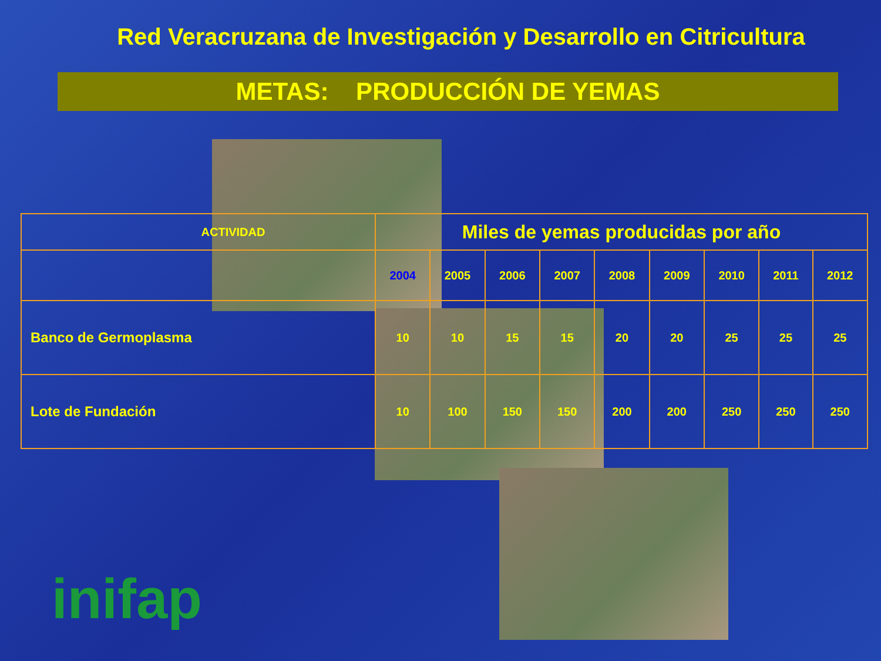Red Veracruzana de Investigación y Desarrollo en Citricultura
METAS: PRODUCCIÓN DE YEMAS
| ACTIVIDAD | Miles de yemas producidas por año | | | | | | | | |
| --- | --- | --- | --- | --- | --- | --- | --- | --- | --- |
| | 2004 | 2005 | 2006 | 2007 | 2008 | 2009 | 2010 | 2011 | 2012 |
| Banco de Germoplasma | 10 | 10 | 15 | 15 | 20 | 20 | 25 | 25 | 25 |
| Lote de Fundación | 10 | 100 | 150 | 150 | 200 | 200 | 250 | 250 | 250 |
inifap